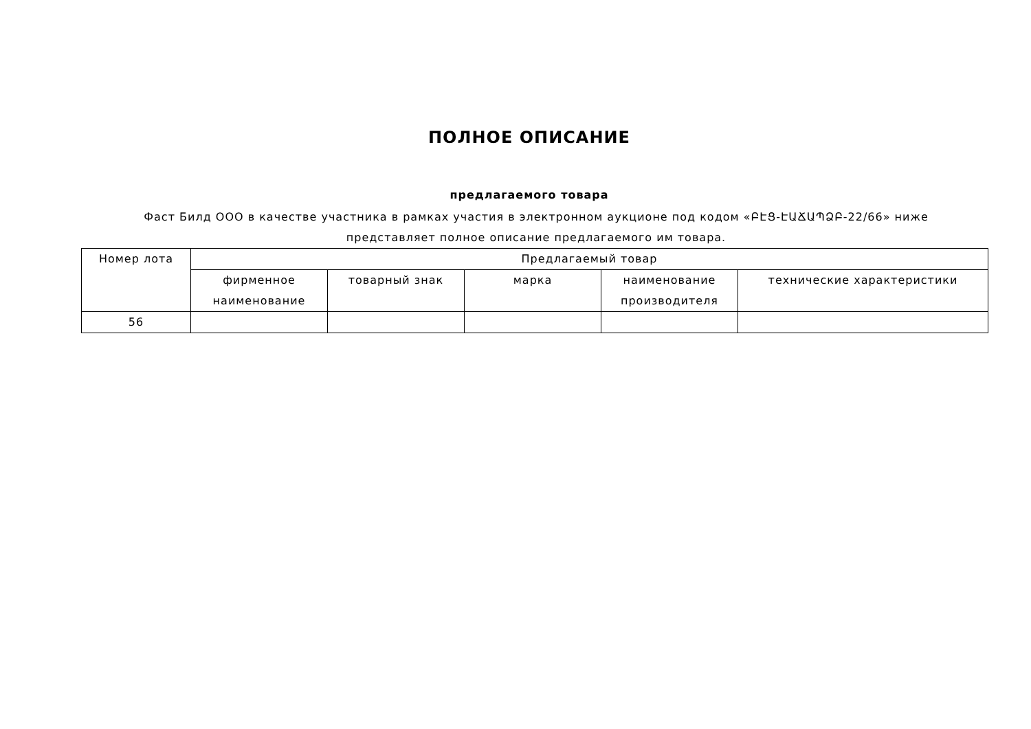ПОЛНОЕ ОПИСАНИЕ
предлагаемого товара
Фаст Билд ООО в качестве участника в рамках участия в электронном аукционе под кодом «ԲԷՑ-ԷԱՃԱՊՁԲ-22/66» ниже представляет полное описание предлагаемого им товара.
| Номер лота | Предлагаемый товар | | | | |
| --- | --- | --- | --- | --- | --- |
| | фирменное наименование | товарный знак | марка | наименование производителя | технические характеристики |
| 56 | | | | | |